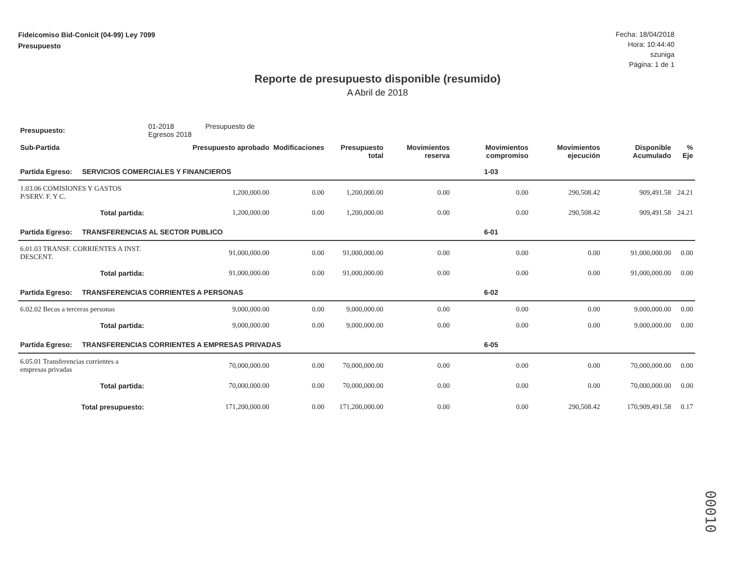Fideicomiso Bid-Conicit (04-99) Ley 7099
Presupuesto
Fecha: 18/04/2018
Hora: 10:44:40
szuniga
Página: 1 de 1
Reporte de presupuesto disponible (resumido)
A Abril de 2018
| Presupuesto: | 01-2018 Presupuesto de Egresos 2018 | | | | | | | | |
| Sub-Partida | | Presupuesto aprobado | Modificaciones | Presupuesto total | Movimientos reserva | Movimientos compromiso | Movimientos ejecución | Disponible Acumulado | % Eje |
| Partida Egreso: SERVICIOS COMERCIALES Y FINANCIEROS | | | | | | 1-03 | | | |
| 1.03.06 COMISIONES Y GASTOS P/SERV. F. Y C. | | 1,200,000.00 | 0.00 | 1,200,000.00 | 0.00 | 0.00 | 290,508.42 | 909,491.58 | 24.21 |
| Total partida: | | 1,200,000.00 | 0.00 | 1,200,000.00 | 0.00 | 0.00 | 290,508.42 | 909,491.58 | 24.21 |
| Partida Egreso: TRANSFERENCIAS AL SECTOR PUBLICO | | | | | | 6-01 | | | |
| 6.01.03 TRANSF. CORRIENTES A INST. DESCENT. | | 91,000,000.00 | 0.00 | 91,000,000.00 | 0.00 | 0.00 | 0.00 | 91,000,000.00 | 0.00 |
| Total partida: | | 91,000,000.00 | 0.00 | 91,000,000.00 | 0.00 | 0.00 | 0.00 | 91,000,000.00 | 0.00 |
| Partida Egreso: TRANSFERENCIAS CORRIENTES A PERSONAS | | | | | | 6-02 | | | |
| 6.02.02 Becas a terceras personas | | 9,000,000.00 | 0.00 | 9,000,000.00 | 0.00 | 0.00 | 0.00 | 9,000,000.00 | 0.00 |
| Total partida: | | 9,000,000.00 | 0.00 | 9,000,000.00 | 0.00 | 0.00 | 0.00 | 9,000,000.00 | 0.00 |
| Partida Egreso: TRANSFERENCIAS CORRIENTES A EMPRESAS PRIVADAS | | | | | | 6-05 | | | |
| 6.05.01 Transferencias corrientes a empresas privadas | | 70,000,000.00 | 0.00 | 70,000,000.00 | 0.00 | 0.00 | 0.00 | 70,000,000.00 | 0.00 |
| Total partida: | | 70,000,000.00 | 0.00 | 70,000,000.00 | 0.00 | 0.00 | 0.00 | 70,000,000.00 | 0.00 |
| Total presupuesto: | | 171,200,000.00 | 0.00 | 171,200,000.00 | 0.00 | 0.00 | 290,508.42 | 170,909,491.58 | 0.17 |
00010